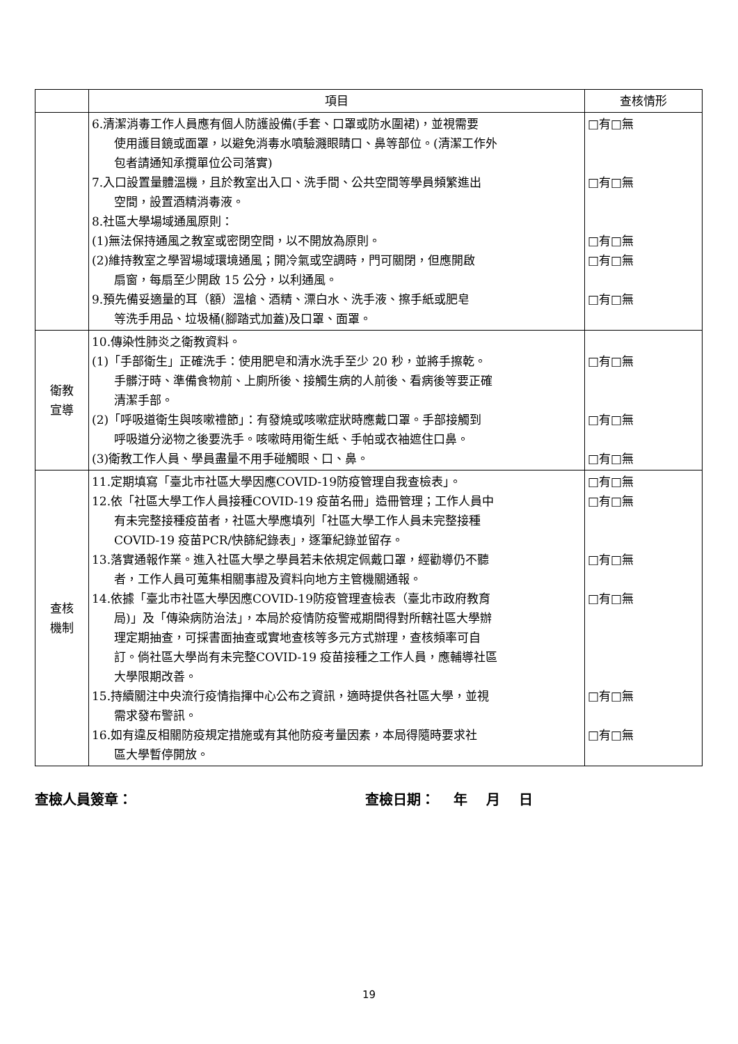| | 項目 | 查核情形 |
| --- | --- | --- |
| | 6.清潔消毒工作人員應有個人防護設備(手套、口罩或防水圍裙)，並視需要 使用護目鏡或面罩，以避免消毒水噴驗濺眼睛口、鼻等部位。(清潔工作外 包者請通知承攬單位公司落實) 7.入口設置量體溫機，且於教室出入口、洗手間、公共空間等學員頻繁進出 空間，設置酒精消毒液。 8.社區大學場域通風原則： (1)無法保持通風之教室或密閉空間，以不開放為原則。 (2)維持教室之學習場域環境通風；開冷氣或空調時，門可關閉，但應開啟 扇窗，每扇至少開啟 15 公分，以利通風。 9.預先備妥適量的耳（額）溫槍、酒精、漂白水、洗手液、擦手紙或肥皂 等洗手用品、垃圾桶(腳踏式加蓋)及口罩、面罩。 | □有□無 □有□無 □有□無 □有□無 □有□無 |
| 衛教 宣導 | 10.傳染性肺炎之衛教資料。 (1)「手部衛生」正確洗手：使用肥皂和清水洗手至少 20 秒，並將手擦乾。 手髒汙時、準備食物前、上廁所後、接觸生病的人前後、看病後等要正確 清潔手部。 (2)「呼吸道衛生與咳嗽禮節」：有發燒或咳嗽症狀時應戴口罩。手部接觸到 呼吸道分泌物之後要洗手。咳嗽時用衛生紙、手帕或衣袖遮住口鼻。 (3)衛教工作人員、學員盡量不用手碰觸眼、口、鼻。 | □有□無 □有□無 □有□無 |
| 查核 機制 | 11.定期填寫「臺北市社區大學因應COVID-19防疫管理自我查檢表」。 12.依「社區大學工作人員接種COVID-19 疫苗名冊」造冊管理；工作人員中 有未完整接種疫苗者，社區大學應填列「社區大學工作人員未完整接種 COVID-19 疫苗PCR/快篩紀錄表」，逐筆紀錄並留存。 13.落實通報作業。進入社區大學之學員若未依規定佩戴口罩，經勸導仍不聽 者，工作人員可蒐集相關事證及資料向地方主管機關通報。 14.依據「臺北市社區大學因應COVID-19防疫管理查檢表（臺北市政府教育 局)」及「傳染病防治法」，本局於疫情防疫警戒期間得對所轄社區大學辦 理定期抽查，可採書面抽查或實地查核等多元方式辦理，查核頻率可自 訂。倘社區大學尚有未完整COVID-19 疫苗接種之工作人員，應輔導社區 大學限期改善。 15.持續關注中央流行疫情指揮中心公布之資訊，適時提供各社區大學，並視 需求發布警訊。 16.如有違反相關防疫規定措施或有其他防疫考量因素，本局得隨時要求社 區大學暫停開放。 | □有□無 □有□無 □有□無 □有□無 □有□無 □有□無 |
查檢人員簽章： 查檢日期：　 年　 月　 日
19